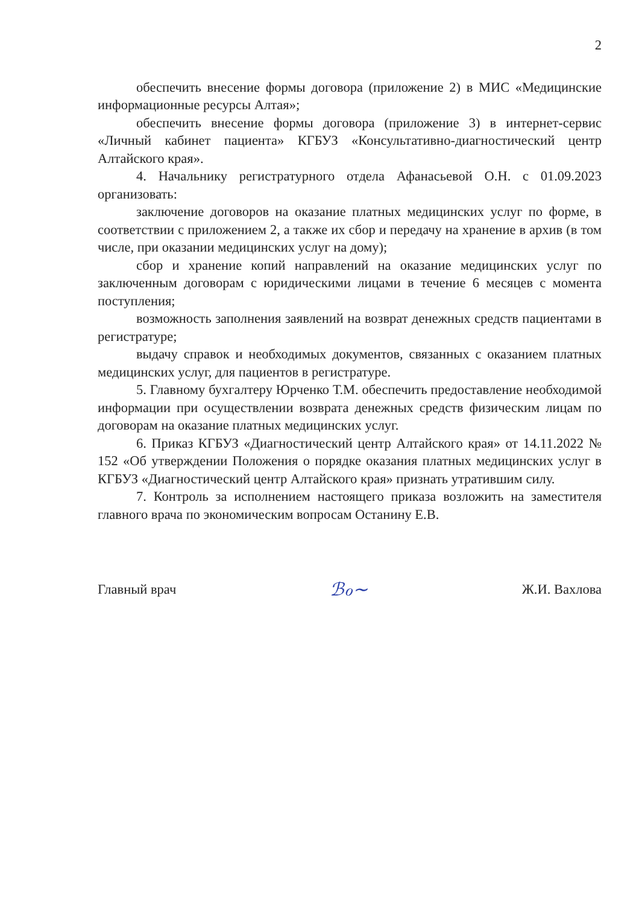2
обеспечить внесение формы договора (приложение 2) в МИС «Медицинские информационные ресурсы Алтая»;
обеспечить внесение формы договора (приложение 3) в интернет-сервис «Личный кабинет пациента» КГБУЗ «Консультативно-диагностический центр Алтайского края».
4. Начальнику регистратурного отдела Афанасьевой О.Н. с 01.09.2023 организовать:
заключение договоров на оказание платных медицинских услуг по форме, в соответствии с приложением 2, а также их сбор и передачу на хранение в архив (в том числе, при оказании медицинских услуг на дому);
сбор и хранение копий направлений на оказание медицинских услуг по заключенным договорам с юридическими лицами в течение 6 месяцев с момента поступления;
возможность заполнения заявлений на возврат денежных средств пациентами в регистратуре;
выдачу справок и необходимых документов, связанных с оказанием платных медицинских услуг, для пациентов в регистратуре.
5. Главному бухгалтеру Юрченко Т.М. обеспечить предоставление необходимой информации при осуществлении возврата денежных средств физическим лицам по договорам на оказание платных медицинских услуг.
6. Приказ КГБУЗ «Диагностический центр Алтайского края» от 14.11.2022 № 152 «Об утверждении Положения о порядке оказания платных медицинских услуг в КГБУЗ «Диагностический центр Алтайского края» признать утратившим силу.
7. Контроль за исполнением настоящего приказа возложить на заместителя главного врача по экономическим вопросам Останину Е.В.
Главный врач ℬℴ∼ Ж.И. Вахлова